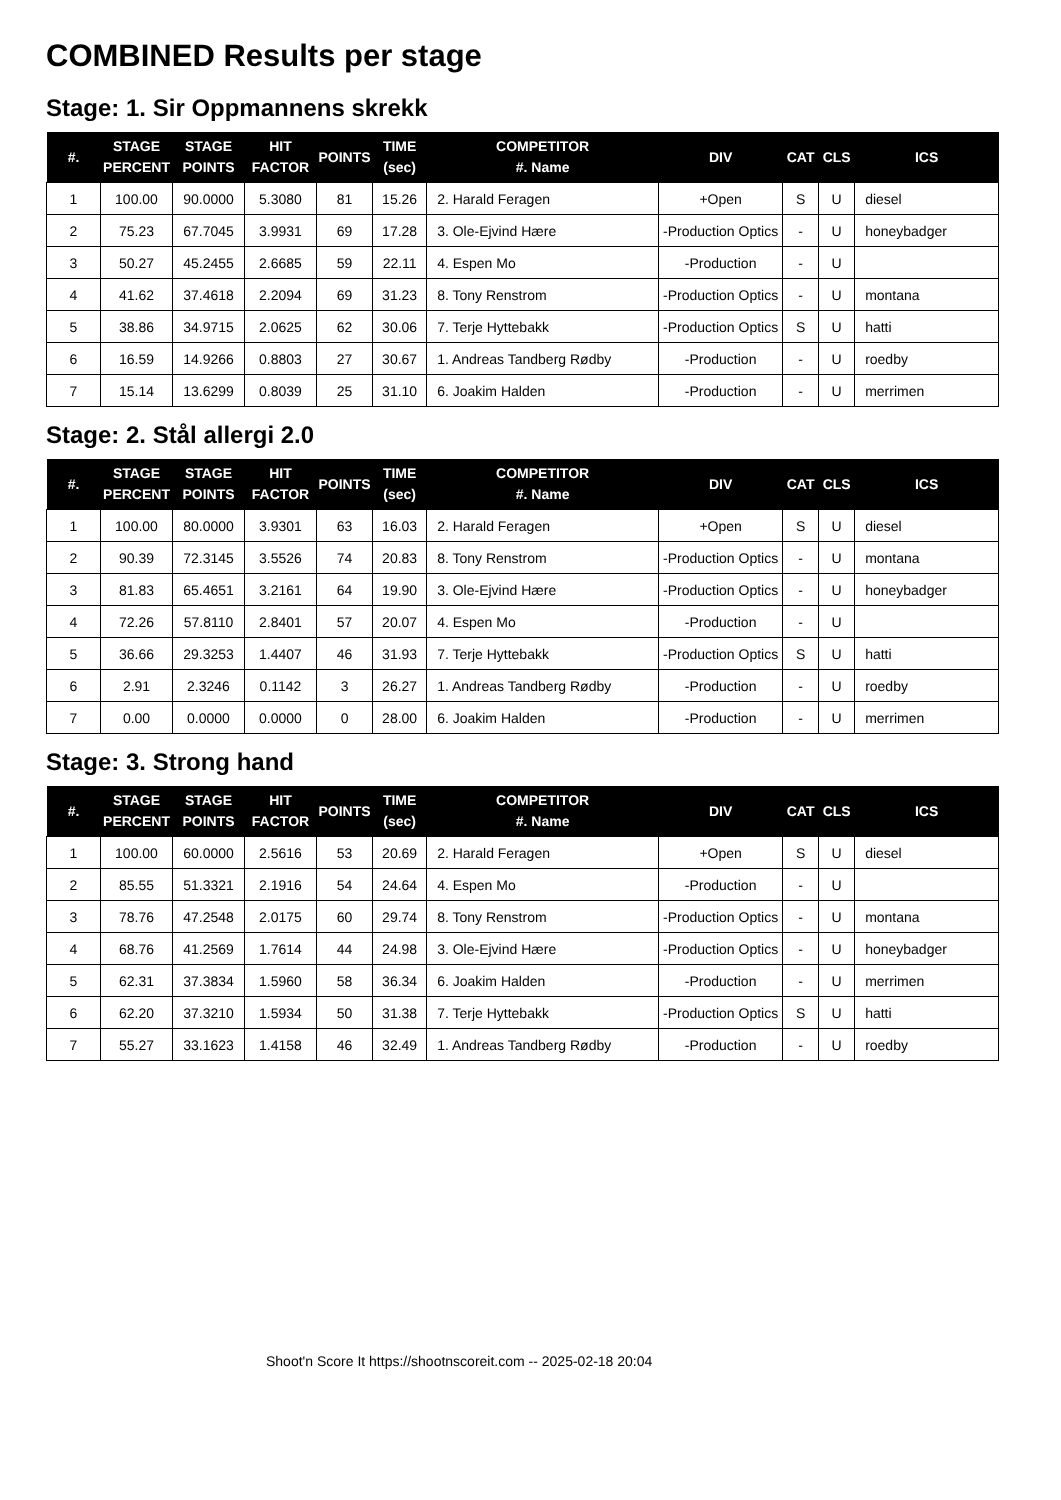COMBINED Results per stage
Stage: 1. Sir Oppmannens skrekk
| #. | STAGE PERCENT | STAGE POINTS | HIT FACTOR | POINTS | TIME (sec) | COMPETITOR #. Name | DIV | CAT | CLS | ICS |
| --- | --- | --- | --- | --- | --- | --- | --- | --- | --- | --- |
| 1 | 100.00 | 90.0000 | 5.3080 | 81 | 15.26 | 2. Harald Feragen | +Open | S | U | diesel |
| 2 | 75.23 | 67.7045 | 3.9931 | 69 | 17.28 | 3. Ole-Ejvind Hære | -Production Optics | - | U | honeybadger |
| 3 | 50.27 | 45.2455 | 2.6685 | 59 | 22.11 | 4. Espen Mo | -Production | - | U | |
| 4 | 41.62 | 37.4618 | 2.2094 | 69 | 31.23 | 8. Tony Renstrom | -Production Optics | - | U | montana |
| 5 | 38.86 | 34.9715 | 2.0625 | 62 | 30.06 | 7. Terje Hyttebakk | -Production Optics | S | U | hatti |
| 6 | 16.59 | 14.9266 | 0.8803 | 27 | 30.67 | 1. Andreas Tandberg Rødby | -Production | - | U | roedby |
| 7 | 15.14 | 13.6299 | 0.8039 | 25 | 31.10 | 6. Joakim Halden | -Production | - | U | merrimen |
Stage: 2. Stål allergi 2.0
| #. | STAGE PERCENT | STAGE POINTS | HIT FACTOR | POINTS | TIME (sec) | COMPETITOR #. Name | DIV | CAT | CLS | ICS |
| --- | --- | --- | --- | --- | --- | --- | --- | --- | --- | --- |
| 1 | 100.00 | 80.0000 | 3.9301 | 63 | 16.03 | 2. Harald Feragen | +Open | S | U | diesel |
| 2 | 90.39 | 72.3145 | 3.5526 | 74 | 20.83 | 8. Tony Renstrom | -Production Optics | - | U | montana |
| 3 | 81.83 | 65.4651 | 3.2161 | 64 | 19.90 | 3. Ole-Ejvind Hære | -Production Optics | - | U | honeybadger |
| 4 | 72.26 | 57.8110 | 2.8401 | 57 | 20.07 | 4. Espen Mo | -Production | - | U | |
| 5 | 36.66 | 29.3253 | 1.4407 | 46 | 31.93 | 7. Terje Hyttebakk | -Production Optics | S | U | hatti |
| 6 | 2.91 | 2.3246 | 0.1142 | 3 | 26.27 | 1. Andreas Tandberg Rødby | -Production | - | U | roedby |
| 7 | 0.00 | 0.0000 | 0.0000 | 0 | 28.00 | 6. Joakim Halden | -Production | - | U | merrimen |
Stage: 3. Strong hand
| #. | STAGE PERCENT | STAGE POINTS | HIT FACTOR | POINTS | TIME (sec) | COMPETITOR #. Name | DIV | CAT | CLS | ICS |
| --- | --- | --- | --- | --- | --- | --- | --- | --- | --- | --- |
| 1 | 100.00 | 60.0000 | 2.5616 | 53 | 20.69 | 2. Harald Feragen | +Open | S | U | diesel |
| 2 | 85.55 | 51.3321 | 2.1916 | 54 | 24.64 | 4. Espen Mo | -Production | - | U | |
| 3 | 78.76 | 47.2548 | 2.0175 | 60 | 29.74 | 8. Tony Renstrom | -Production Optics | - | U | montana |
| 4 | 68.76 | 41.2569 | 1.7614 | 44 | 24.98 | 3. Ole-Ejvind Hære | -Production Optics | - | U | honeybadger |
| 5 | 62.31 | 37.3834 | 1.5960 | 58 | 36.34 | 6. Joakim Halden | -Production | - | U | merrimen |
| 6 | 62.20 | 37.3210 | 1.5934 | 50 | 31.38 | 7. Terje Hyttebakk | -Production Optics | S | U | hatti |
| 7 | 55.27 | 33.1623 | 1.4158 | 46 | 32.49 | 1. Andreas Tandberg Rødby | -Production | - | U | roedby |
Shoot'n Score It https://shootnscoreit.com -- 2025-02-18 20:04